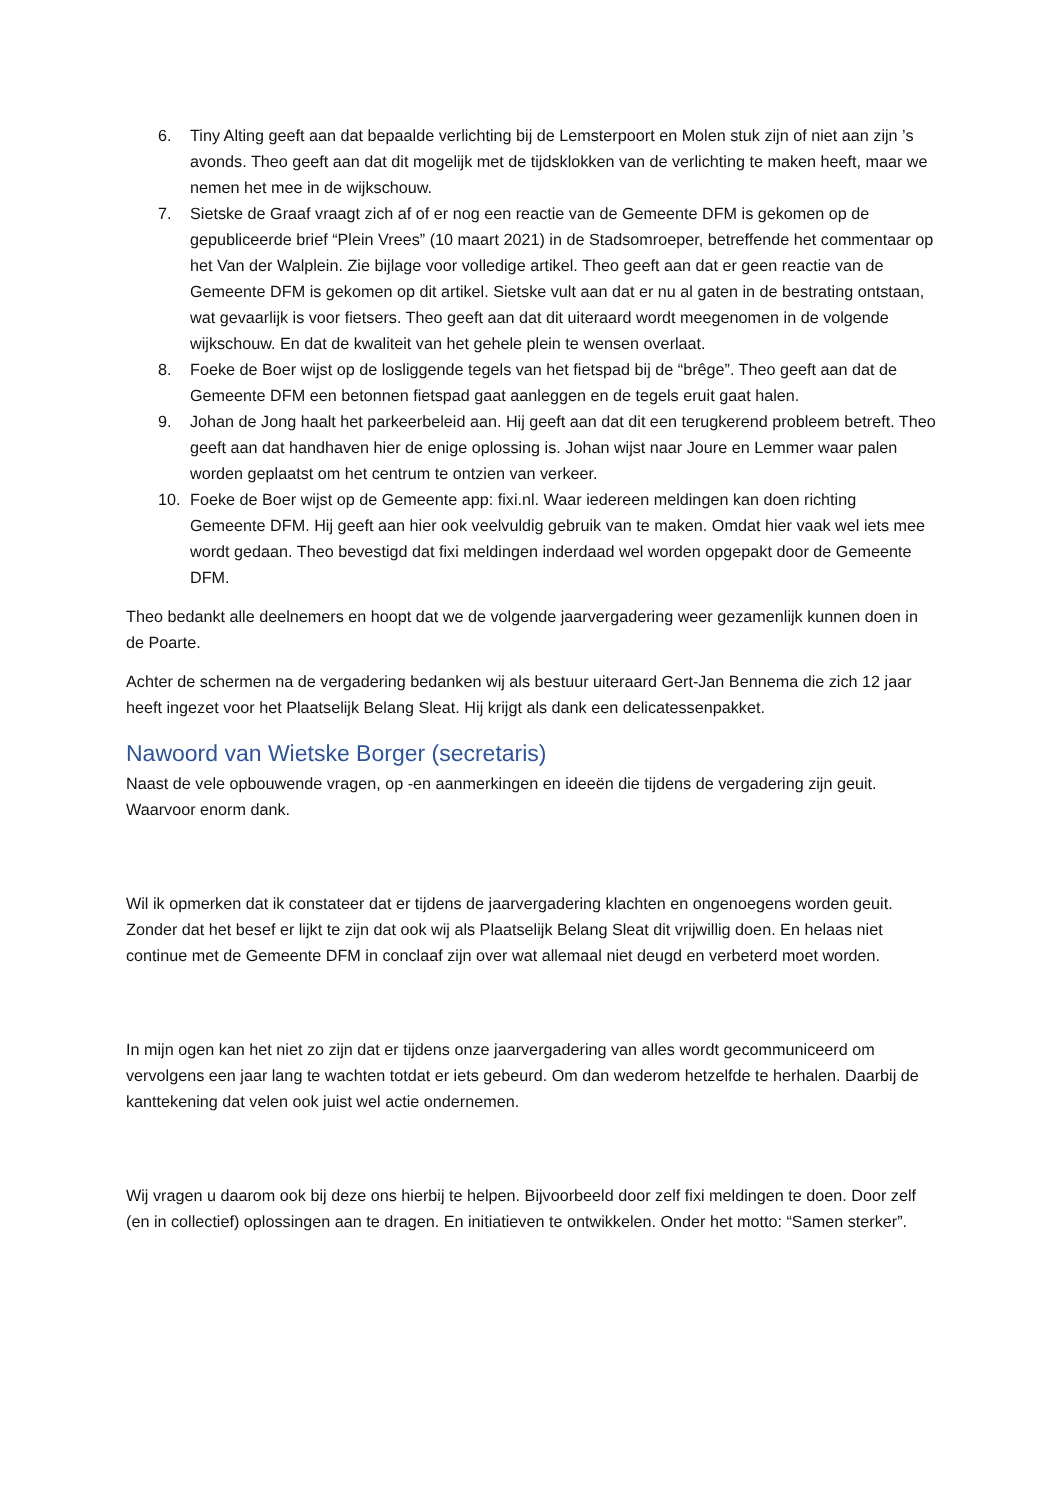6. Tiny Alting geeft aan dat bepaalde verlichting bij de Lemsterpoort en Molen stuk zijn of niet aan zijn ’s avonds. Theo geeft aan dat dit mogelijk met de tijdsklokken van de verlichting te maken heeft, maar we nemen het mee in de wijkschouw.
7. Sietske de Graaf vraagt zich af of er nog een reactie van de Gemeente DFM is gekomen op de gepubliceerde brief “Plein Vrees” (10 maart 2021) in de Stadsomroeper, betreffende het commentaar op het Van der Walplein. Zie bijlage voor volledige artikel. Theo geeft aan dat er geen reactie van de Gemeente DFM is gekomen op dit artikel. Sietske vult aan dat er nu al gaten in de bestrating ontstaan, wat gevaarlijk is voor fietsers. Theo geeft aan dat dit uiteraard wordt meegenomen in de volgende wijkschouw. En dat de kwaliteit van het gehele plein te wensen overlaat.
8. Foeke de Boer wijst op de losliggende tegels van het fietspad bij de “brêge”. Theo geeft aan dat de Gemeente DFM een betonnen fietspad gaat aanleggen en de tegels eruit gaat halen.
9. Johan de Jong haalt het parkeerbeleid aan. Hij geeft aan dat dit een terugkerend probleem betreft. Theo geeft aan dat handhaven hier de enige oplossing is. Johan wijst naar Joure en Lemmer waar palen worden geplaatst om het centrum te ontzien van verkeer.
10. Foeke de Boer wijst op de Gemeente app: fixi.nl. Waar iedereen meldingen kan doen richting Gemeente DFM. Hij geeft aan hier ook veelvuldig gebruik van te maken. Omdat hier vaak wel iets mee wordt gedaan. Theo bevestigd dat fixi meldingen inderdaad wel worden opgepakt door de Gemeente DFM.
Theo bedankt alle deelnemers en hoopt dat we de volgende jaarvergadering weer gezamenlijk kunnen doen in de Poarte.
Achter de schermen na de vergadering bedanken wij als bestuur uiteraard Gert-Jan Bennema die zich 12 jaar heeft ingezet voor het Plaatselijk Belang Sleat. Hij krijgt als dank een delicatessenpakket.
Nawoord van Wietske Borger (secretaris)
Naast de vele opbouwende vragen, op -en aanmerkingen en ideeën die tijdens de vergadering zijn geuit. Waarvoor enorm dank.
Wil ik opmerken dat ik constateer dat er tijdens de jaarvergadering klachten en ongenoegens worden geuit. Zonder dat het besef er lijkt te zijn dat ook wij als Plaatselijk Belang Sleat dit vrijwillig doen. En helaas niet continue met de Gemeente DFM in conclaaf zijn over wat allemaal niet deugd en verbeterd moet worden.
In mijn ogen kan het niet zo zijn dat er tijdens onze jaarvergadering van alles wordt gecommuniceerd om vervolgens een jaar lang te wachten totdat er iets gebeurd. Om dan wederom hetzelfde te herhalen. Daarbij de kanttekening dat velen ook juist wel actie ondernemen.
Wij vragen u daarom ook bij deze ons hierbij te helpen. Bijvoorbeeld door zelf fixi meldingen te doen. Door zelf (en in collectief) oplossingen aan te dragen. En initiatieven te ontwikkelen. Onder het motto: “Samen sterker”.